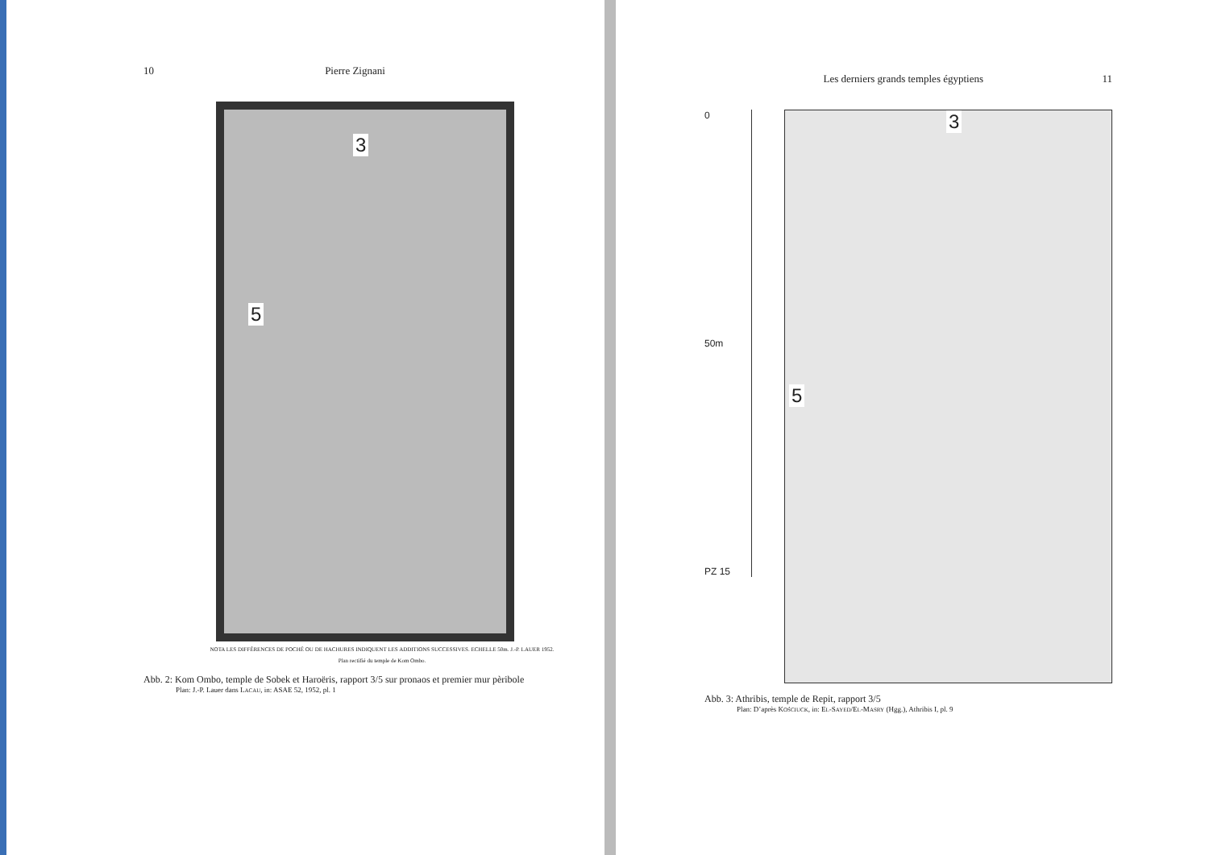10 Pierre Zignani
3
5
NOTA LES DIFFÉRENCES DE POCHÉ OU DE HACHURES INDIQUENT LES ADDITIONS SUCCESSIVES. ECHELLE 50m. J.-P. LAUER 1952.
Plan rectifié du temple de Kom Ombo.
Abb. 2: Kom Ombo, temple de Sobek et Haroëris, rapport 3/5 sur pronaos et premier mur pèribole
Plan: J.-P. Lauer dans LACAU, in: ASAE 52, 1952, pl. 1
Les derniers grands temples égyptiens 11
0
50m
PZ 15
3
5
Abb. 3: Athribis, temple de Repit, rapport 3/5
Plan: D’après KOŚCIUCK, in: EL-SAYED/EL-MASRY (Hgg.), Athribis I, pl. 9